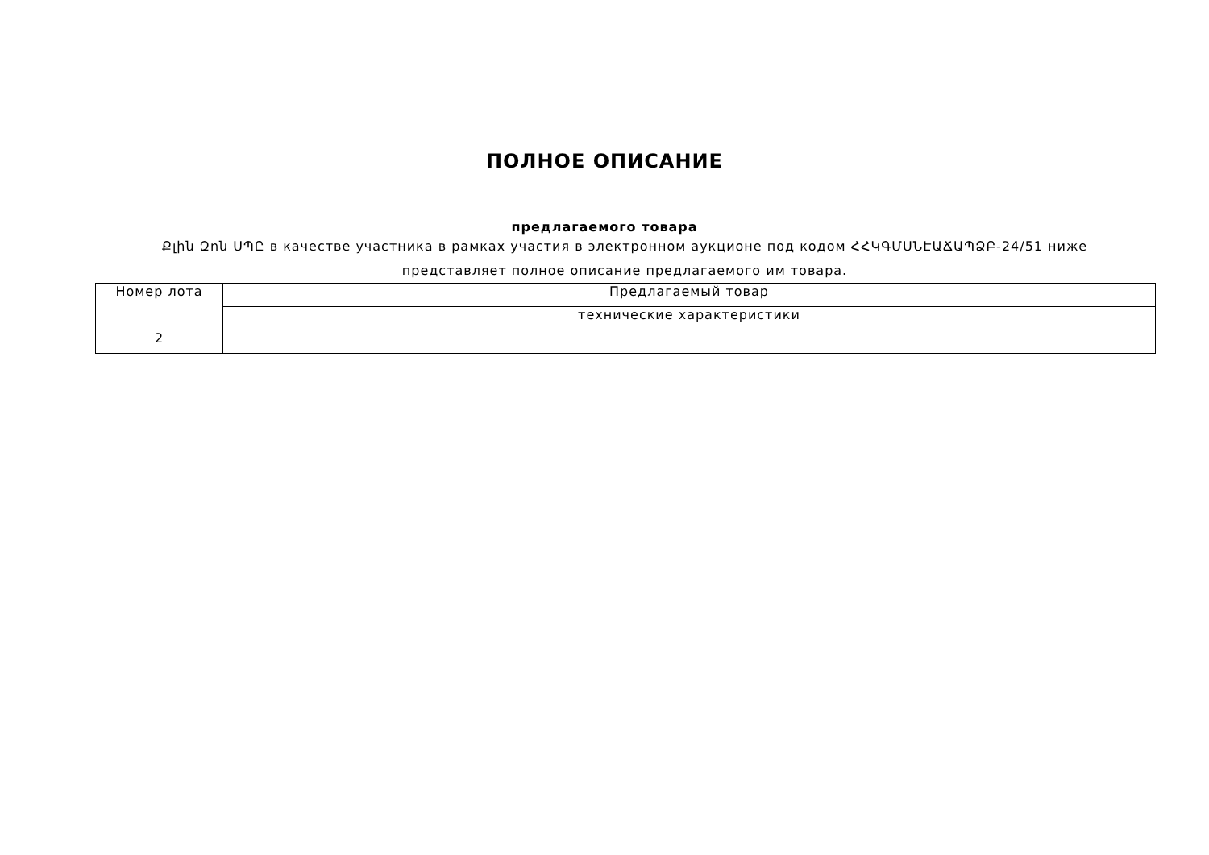ПОЛНОЕ ОПИСАНИЕ
предлагаемого товара
Քլին Զոն ՍՊԸ в качестве участника в рамках участия в электронном аукционе под кодом ՀՀԿԳՄՍՆԷԱՃԱՊՁԲ-24/51 ниже представляет полное описание предлагаемого им товара.
| Номер лота | Предлагаемый товар |
| | технические характеристики |
| 2 | |